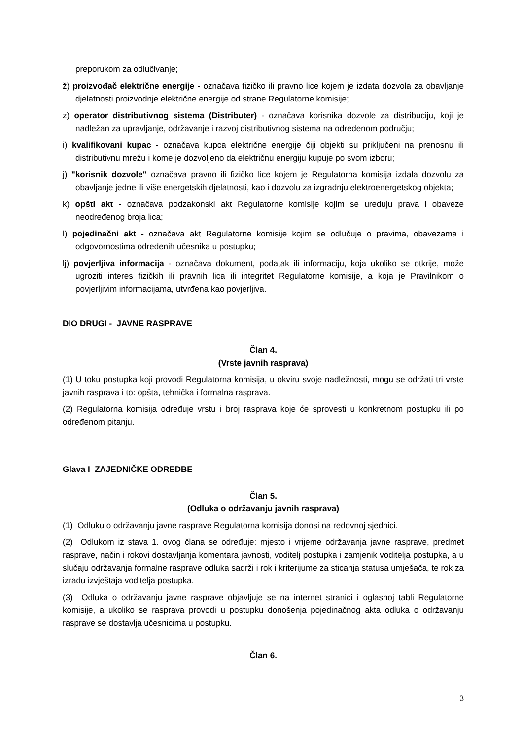preporukom za odlučivanje;
ž) proizvođač električne energije - označava fizičko ili pravno lice kojem je izdata dozvola za obavljanje djelatnosti proizvodnje električne energije od strane Regulatorne komisije;
z) operator distributivnog sistema (Distributer) - označava korisnika dozvole za distribuciju, koji je nadležan za upravljanje, održavanje i razvoj distributivnog sistema na određenom području;
i) kvalifikovani kupac - označava kupca električne energije čiji objekti su priključeni na prenosnu ili distributivnu mrežu i kome je dozvoljeno da električnu energiju kupuje po svom izboru;
j) "korisnik dozvole" označava pravno ili fizičko lice kojem je Regulatorna komisija izdala dozvolu za obavljanje jedne ili više energetskih djelatnosti, kao i dozvolu za izgradnju elektroenergetskog objekta;
k) opšti akt - označava podzakonski akt Regulatorne komisije kojim se uređuju prava i obaveze neodređenog broja lica;
l) pojedinačni akt - označava akt Regulatorne komisije kojim se odlučuje o pravima, obavezama i odgovornostima određenih učesnika u postupku;
lj) povjerljiva informacija - označava dokument, podatak ili informaciju, koja ukoliko se otkrije, može ugroziti interes fizičkih ili pravnih lica ili integritet Regulatorne komisije, a koja je Pravilnikom o povjerljivim informacijama, utvrđena kao povjerljiva.
DIO DRUGI - JAVNE RASPRAVE
Član 4.
(Vrste javnih rasprava)
(1) U toku postupka koji provodi Regulatorna komisija, u okviru svoje nadležnosti, mogu se održati tri vrste javnih rasprava i to: opšta, tehnička i formalna rasprava.
(2) Regulatorna komisija određuje vrstu i broj rasprava koje će sprovesti u konkretnom postupku ili po određenom pitanju.
Glava I ZAJEDNIČKE ODREDBE
Član 5.
(Odluka o održavanju javnih rasprava)
(1) Odluku o održavanju javne rasprave Regulatorna komisija donosi na redovnoj sjednici.
(2) Odlukom iz stava 1. ovog člana se određuje: mjesto i vrijeme održavanja javne rasprave, predmet rasprave, način i rokovi dostavljanja komentara javnosti, voditelj postupka i zamjenik voditelja postupka, a u slučaju održavanja formalne rasprave odluka sadrži i rok i kriterijume za sticanja statusa umješača, te rok za izradu izvještaja voditelja postupka.
(3) Odluka o održavanju javne rasprave objavljuje se na internet stranici i oglasnoj tabli Regulatorne komisije, a ukoliko se rasprava provodi u postupku donošenja pojedinačnog akta odluka o održavanju rasprave se dostavlja učesnicima u postupku.
Član 6.
3